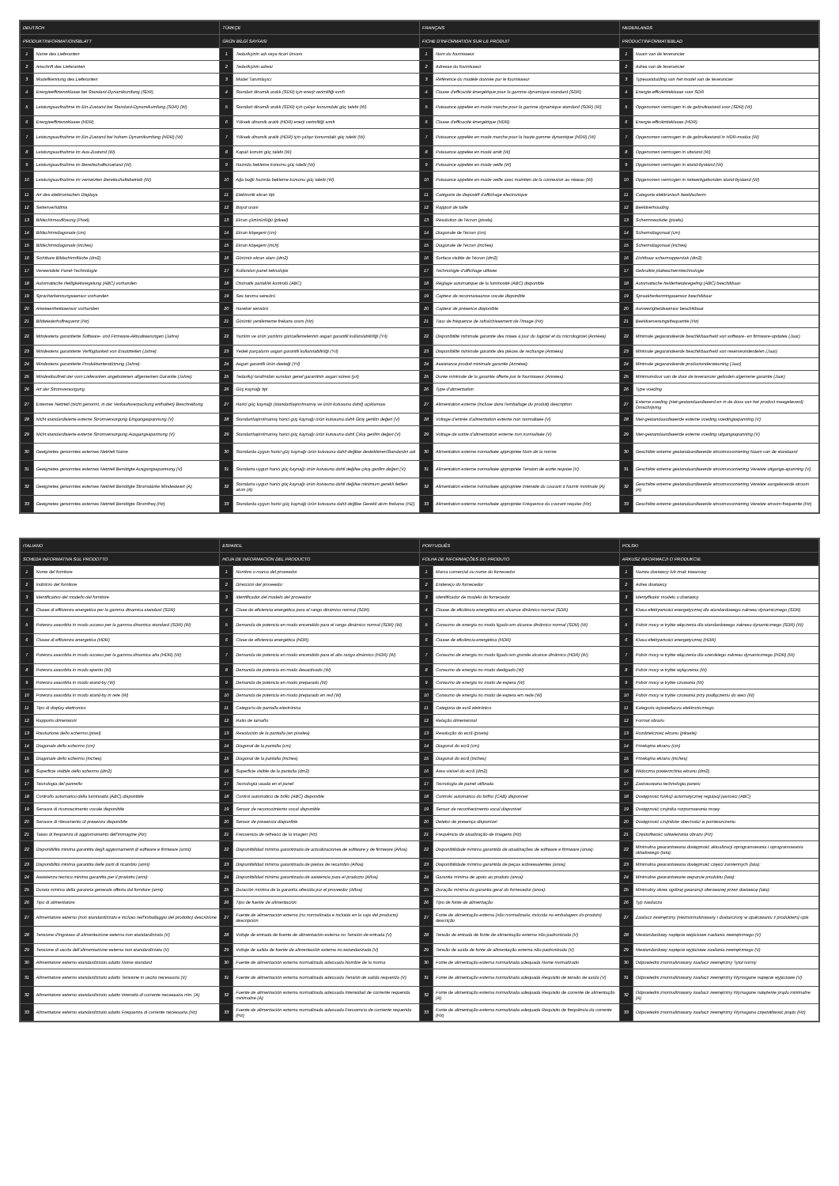| DEUTSCH | | TÜRKÇE | | FRANÇAIS | | NEDERLANDS | |
| --- | --- | --- | --- | --- | --- | --- | --- |
| PRODUKTINFORMATIONSBLATT | | ÜRÜN BİLGİ SAYFASI | | FICHE D'INFORMATION SUR LE PRODUIT | | PRODUCTINFORMATIEBLAD | |
| 1 | Name des Lieferanten | 1 | Tedarikçinin adı veya ticari ünvanı | 1 | Nom du fournisseur | 1 | Naam van de leverancier |
| 2 | Anschrift des Lieferanten | 2 | Tedarikçinin adresi | 2 | Adresse du fournisseur | 2 | Adres van de leverancier |
| 3 | Modellkennung des Lieferanten | 3 | Model Tanımlayıcı | 3 | Référence du modèle donnée par le fournisseur | 3 | Typeaanduiding van het model van de leverancier |
| 4 | Energieeffizienzklasse bei Standard-Dynamikumfang (SDR) | 4 | Standart dinamik aralık (SDR) için enerji verimliliği sınıfı | 4 | Classe d'efficacité énergétique pour la gamme dynamique standard (SDR) | 4 | Energie-efficiëntieklasse voor SDR |
| 5 | Leistungsaufnahme im Ein-Zustand bei Standard-Dynamikumfang (SDR) (W) | 5 | Standart dinamik aralık (SDR) için çalışır konumdaki güç talebi (W) | 5 | Puissance appelée en mode marche pour la gamme dynamique standard (SDR) (W) | 5 | Opgenomen vermogen in de gebruiksstand voor (SDR) (W) |
| 6 | Energieeffizienzklasse (HDR) | 6 | Yüksek dinamik aralık (HDR) enerji verimliliği sınıfı | 6 | Classe d'efficacité énergétique (HDR) | 6 | Energie-efficiëntieklasse (HDR) |
| 7 | Leistungsaufnahme im Ein-Zustand bei hohem Dynamikumfang (HDR) (W) | 7 | Yüksek dinamik aralık (HDR) için çalışır konumdaki güç talebi (W) | 7 | Puissance appelée en mode marche pour la haute gamme dynamique (HDR) (W) | 7 | Opgenomen vermogen in de gebruiksstand in HDR-modus (W) |
| 8 | Leistungsaufnahme im Aus-Zustand (W) | 8 | Kapalı konum güç talebi (W) | 8 | Puissance appelée en mode arrêt (W) | 8 | Opgenomen vermogen in uitstand (W) |
| 9 | Leistungsaufnahme im Bereitschaftszustand (W) | 9 | Hazırda bekleme konumu güç talebi (W) | 9 | Puissance appelée en mode veille (W) | 9 | Opgenomen vermogen in stand-bystand (W) |
| 10 | Leistungsaufnahme im vernetzten Bereitschaftsbetrieb (W) | 10 | Ağa bağlı hazırda bekleme konumu güç talebi (W) | 10 | Puissance appelée en mode veille avec maintien de la connexion au réseau (W) | 10 | Opgenomen vermogen in netwerkgebonden stand-bystand (W) |
| 11 | Art des elektronischen Displays | 11 | Elektronik ekran tipi | 11 | Catégorie de dispositif d'affichage électronique | 11 | Categorie elektronisch beeldscherm |
| 12 | Seitenverhältnis | 12 | Boyut oranı | 12 | Rapport de taille | 12 | Beeldverhouding |
| 13 | Bildschirmauflösung (Pixel) | 13 | Ekran çözünürlüğü (piksel) | 13 | Résolution de l'écran (pixels) | 13 | Schermresolutie (pixels) |
| 14 | Bildschirmdiagonale (cm) | 14 | Ekran köşegeni (cm) | 14 | Diagonale de l'écran (cm) | 14 | Schermdiagonaal (cm) |
| 15 | Bildschirmdiagonale (inches) | 15 | Ekran köşegeni (inch) | 15 | Diagonale de l'écran (inches) | 15 | Schermdiagonaal (inches) |
| 16 | Sichtbare Bildschirmfläche (dm2) | 16 | Görünür ekran alanı (dm2) | 16 | Surface visible de l'écran (dm2) | 16 | Zichtbaar schermoppervlak (dm2) |
| 17 | Verwendete Panel-Technologie | 17 | Kullanılan panel teknolojisi | 17 | Technologie d'affichage utilisée | 17 | Gebruikte platteschermtechnologie |
| 18 | Automatische Helligkeitsregelung (ABC) vorhanden | 18 | Otomatik parlaklık kontrolü (ABC) | 18 | Réglage automatique de la luminosité (ABC) disponible | 18 | Automatische helderheidsregeling (ABC) beschikbaar |
| 19 | Spracherkennungssensor vorhanden | 19 | Ses tanıma sensörü | 19 | Capteur de reconnaissance vocale disponible | 19 | Spraakherkenningssensor beschikbaar |
| 20 | Anwesenheitssensor vorhanden | 20 | Hareket sensörü | 20 | Capteur de présence disponible | 20 | Aanwezigheidssensor beschikbaar |
| 21 | Bildwiederholfrequenz (Hz) | 21 | Görüntü yenilememe frekans oranı (Hz) | 21 | Taux de fréquence de rafraîchissement de l'image (Hz) | 21 | Beeldverversingsfrequentie (Hz) |
| 22 | Mindestens garantierte Software- und Firmware-Aktualisierungen (Jahre) | 22 | Yazılım ve ürün yazılımı güncellemelerinin asgari garantili kullanılabilirliği (Yıl) | 22 | Disponibilité minimale garantie des mises à jour du logiciel et du micrologiciel (Années) | 22 | Minimale gegarandeerde beschikbaarheid van software- en firmware-updates (Jaar) |
| 23 | Mindestens garantierte Verfügbarkeit von Ersatzteilen (Jahre): | 23 | Yedek parçaların asgari garantili kullanılabilirliği (Yıl) | 23 | Disponibilité minimale garantie des pièces de rechange (Années) | 23 | Minimale gegarandeerde beschikbaarheid van reserveonderdelen (Jaar) |
| 24 | Mindestens garantierte Produktunterstützung (Jahre): | 24 | Asgari garantili ürün desteği (Yıl) | 24 | Assistance produit minimale garantie (Années): | 24 | Minimale gegarandeerde productondersteuning (Jaar) |
| 25 | Mindestlaufzeit der vom Lieferanten angebotenen allgemeinen Garantie (Jahre): | 25 | Tedarikçi tarafından sunulan genel garantinin asgari süresi (yıl) | 25 | Durée minimale de la garantie offerte par le fournisseur (Années): | 25 | Minimumduur van de door de leverancier geboden algemene garantie (Jaar) |
| 26 | Art der Stromversorgung | 26 | Güç kaynağı tipi | 26 | Type d'alimentation | 26 | Type voeding |
| 27 | Externes Netzteil (nicht genormt, in der Verkaufsverpackung enthalten) Beschreibung | 27 | Harici güç kaynağı (standartlaştırılmamış ve ürün kutusuna dahil) açıklaması | 27 | Alimentation externe (incluse dans l'emballage du produit) description | 27 | Externe voeding (niet-gestandaardiseerd en in de doos van het product meegeleverd) Omschrijving |
| 28 | Nicht standardisierte externe Stromversorgung Eingangsspannung (V) | 28 | Standartlaştırılmamış harici güç kaynağı ürün kutusuna dahil Giriş gerilim değeri (V) | 28 | Voltage d'entrée d'alimentation externe non normalisée (V) | 28 | Niet-gestandaardiseerde externe voeding voedingsspanning (V) |
| 29 | Nicht standardisierte externe Stromversorgung Ausgangsspannung (V) | 29 | Standartlaştırılmamış harici güç kaynağı ürün kutusuna dahil Çıkış gerilim değeri (V) | 29 | Voltage de sortie d'alimentation externe non normalisée (V) | 29 | Niet-gestandaardiseerde externe voeding uitgangsspanning (V) |
| 30 | Geeignetes genormtes externes Netzteil Name | 30 | Standarda uygun harici güç kaynağı ürün kutusuna dahil değilse desteklenenStandardın adı | 30 | Alimentation externe normalisée appropriée Nom de la norme | 30 | Geschikte externe gestandaardiseerde stroomvoorziening Naam van de standaard |
| 31 | Geeignetes genormtes externes Netzteil Benötigte Ausgangsspannung (V) | 31 | Standarta uygun harici güç kaynağı ürün kutusuna dahil değilse çıkış gerilim değeri (V) | 31 | Alimentation externe normalisée appropriée Tension de sortie requise (V) | 31 | Geschikte externe gestandaardiseerde stroomvoorziening Vereiste uitgangs-spanning (V) |
| 32 | Geeignetes genormtes externes Netzteil Benötigte Stromstärke Mindestwert (A) | 32 | Standarta uygun harici güç kaynağı ürün kutusuna dahil değilse minimum gerekli iletilen akım (A) | 32 | Alimentation externe normalisée appropriée Intensité du courant à fournir minimale (A) | 32 | Geschikte externe gestandaardiseerde stroomvoorziening Vereiste aangeleverde stroom (A) |
| 33 | Geeignetes genormtes externes Netzteil Benötigte Stromfreq (Hz) | 33 | Standarda uygun harici güç kaynağı ürün kutusuna dahil değilse Gerekli akım frekansı (HZ) | 33 | Alimentation externe normalisée appropriée Fréquence du courant requise (Hz) | 33 | Geschikte externe gestandaardiseerde stroomvoorziening Vereiste stroom-frequentie (Hz) |
| ITALIANO | | ESPAñOL | | PORTUGUÊS | | POLSKI | |
| --- | --- | --- | --- | --- | --- | --- | --- |
| SCHEDA INFORMATIVA SUL PRODOTTO | | HOJA DE INFORMACIÓN DEL PRODUCTO | | FOLHA DE INFORMAÇÕES DO PRODUTO | | ARKUSZ INFORMACJI O PRODUKCIE. | |
| 1 | Nome del fornitore | 1 | Nombre o marca del proveedor | 1 | Marca comercial ou nome do fornecedor | 1 | Nazwa dostawcy lub znak towarowy |
| 2 | Indirizzo del fornitore | 2 | Dirección del proveedor | 2 | Endereço do fornecedor | 2 | Adres dostawcy |
| 3 | Identificativo del modello del fornitore | 3 | Identificador del modelo del proveedor | 3 | Identificador de modelo do fornecedor | 3 | Identyfikator modelu u dostawcy |
| 4 | Classe di efficienza energetica per la gamma dinamica standard (SDR) | 4 | Clase de eficiencia energética para el rango dinámico normal (SDR) | 4 | Classe de eficiência energética em alcance dinâmico normal (SDR) | 4 | Klasa efektywności energetycznej dla standardowego zakresu dynamicznego (SDR) |
| 5 | Potenza assorbita in modo acceso per la gamma dinamica standard (SDR) (W) | 5 | Demanda de potencia en modo encendido para el rango dinámico normal (SDR) (W) | 5 | Consumo de energia no modo ligado em alcance dinâmico normal (SDR) (W) | 5 | Pobór mocy w trybie włączenia dla standardowego zakresu dynamicznego (SDR) (W) |
| 6 | Classe di efficienza energetica (HDR) | 6 | Clase de eficiencia energética (HDR) | 6 | Classe de eficiência energética (HDR) | 6 | Klasa efektywności energetycznej (HDR) |
| 7 | Potenza assorbita in modo acceso per la gamma dinamica alta (HDR) (W) | 7 | Demanda de potencia en modo encendido para el alto rango dinámico (HDR) (W) | 7 | Consumo de energia no modo ligado em grande alcance dinâmico (HDR) (W) | 7 | Pobór mocy w trybie włączenia dla szerokiego zakresu dynamicznego (HDR) (W) |
| 8 | Potenza assorbita in modo spento (W) | 8 | Demanda de potencia en modo desactivado (W) | 8 | Consumo de energia no modo desligado (W) | 8 | Pobór mocy w trybie wyłączenia (W) |
| 9 | Potenza assorbita in modo stand-by (W) | 9 | Demanda de potencia en modo preparado (W) | 9 | Consumo de energia no modo de espera (W) | 9 | Pobór mocy w trybie czuwania (W) |
| 10 | Potenza assorbita in modo stand-by in rete (W) | 10 | Demanda de potencia en modo preparado en red (W) | 10 | Consumo de energia no modo de espera em rede (W) | 10 | Pobór mocy w trybie czuwania przy podłączeniu do sieci (W) |
| 11 | Tipo di display elettronico | 11 | Categoría de pantalla electrónica | 11 | Categoria de ecrã eletrónico | 11 | Kategoria wyświetlacza elektronicznego |
| 12 | Rapporto dimensioni | 12 | Ratio de tamaño | 12 | Relação dimensional | 12 | Format obrazu |
| 13 | Risoluzione dello schermo (pixel) | 13 | Resolución de la pantalla (en píxeles) | 13 | Resolução do ecrã (píxeis) | 13 | Rozdzielczość ekranu (piksele) |
| 14 | Diagonale dello schermo (cm) | 14 | Diagonal de la pantalla (cm) | 14 | Diagonal do ecrã (cm) | 14 | Przekątna ekranu (cm) |
| 15 | Diagonale dello schermo (inches) | 15 | Diagonal de la pantalla (inches) | 15 | Diagonal do ecrã (inches) | 15 | Przekątna ekranu (inches) |
| 16 | Superficie visibile dello schermo (dm2) | 16 | Superficie visible de la pantalla (dm2) | 16 | Área visível do ecrã (dm2) | 16 | Widoczna powierzchnia ekranu (dm2) |
| 17 | Tecnologia del pannello | 17 | Tecnología usada en el panel | 17 | Tecnologia de painel utilizada | 17 | Zastosowana technologia panelu |
| 18 | Controllo automatico della luminosità (ABC) disponibile | 18 | Control automático de brillo (ABC) disponible | 18 | Controlo automático do brilho (CAB) disponível | 18 | Dostępność funkcji automatycznej regulacji jasności (ABC) |
| 19 | Sensore di riconoscimento vocale disponibile | 19 | Sensor de reconocimiento vocal disponible | 19 | Sensor de reconhecimento vocal disponível | 19 | Dostępność czujnika rozpoznawania mowy |
| 20 | Sensore di rilevamento di presenza disponibile | 20 | Sensor de presencia disponible | 20 | Detetor de presença disponível | 20 | Dostępność czujników obecności w pomieszczeniu |
| 21 | Tasso di frequenza di aggiornamento dell'immagine (Hz) | 21 | Frecuencia de refresco de la imagen (Hz) | 21 | Frequência de atualização de imagens (Hz) | 21 | Częstotliwość odświeżania obrazu (Hz) |
| 22 | Disponibilità minima garantita degli aggiornamenti di software e firmware (anni): | 22 | Disponibilidad mínima garantizada de actualizaciones de software y de firmware (Años) | 22 | Disponibilidade mínima garantida de atualizações de software e firmware (anos): | 22 | Minimalna gwarantowana dostępność aktualizacji oprogramowania i oprogramowania układowego (lata): |
| 23 | Disponibilità minima garantita delle parti di ricambio (anni): | 23 | Disponibilidad mínima garantizada de piezas de recambio (Años) | 23 | Disponibilidade mínima garantida de peças sobressalentes (anos): | 23 | Minimalna gwarantowana dostępność części zamiennych (lata): |
| 24 | Assistenza tecnica minima garantita per il prodotto (anni): | 24 | Disponibilidad mínima garantizada de asistencia para el producto (Años) | 24 | Garantia mínima de apoio ao produto (anos): | 24 | Minimalne gwarantowane wsparcie produktu (lata): |
| 25 | Durata minima della garanzia generale offerta dal fornitore (anni): | 25 | Duración mínima de la garantía ofrecida por el proveedor (Años) | 25 | Duração mínima da garantia geral do fornecedor (anos): | 25 | Minimalny okres ogólnej gwarancji oferowanej przez dostawcę (lata): |
| 26 | Tipo di alimentatore | 26 | Tipo de fuente de alimentación: | 26 | Tipo de fonte de alimentação | 26 | Typ zasilacza |
| 27 | Alimentatore esterno (non standardizzato e incluso nell'imballaggio del prodotto) descrizione | 27 | Fuente de alimentación externa (no normalizada e incluida en la caja del producto) descripción | 27 | Fonte de alimentação externa (não normalizada; incluída na embalagem do produto) descrição | 27 | Zasilacz zewnętrzny (nieznormalizowany i dostarczony w opakowaniu z produktem) opis |
| 28 | Tensione d'ingresso di alimentazione esterna non standardizzata (V) | 28 | Voltaje de entrada de fuente de alimentación externa no Tensión de entrada (V) | 28 | Tensão de entrada de fonte de alimentação externa não padronizada (V) | 28 | Niestandardowy napięcie wejściowe zasilania zewnętrznego (V) |
| 29 | Tensione di uscita dell'alimentazione esterna non standardizzata (V) | 29 | Voltaje de salida de fuente de alimentación externa no estandarizada (V) | 29 | Tensão de saída de fonte de alimentação externa não padronizada (V) | 29 | Niestandardowy napięcie wyjściowe zasilania zewnętrznego (V) |
| 30 | Alimentatore esterno standardizzato adatto Nome standard | 30 | Fuente de alimentación externa normalizada adecuada Nombre de la norma | 30 | Fonte de alimentação externa normalizada adequada Nome normalizado | 30 | Odpowiedni znormalizowany zasilacz zewnętrzny Tytuł normy |
| 31 | Alimentatore esterno standardizzato adatto Tensione in uscita necessaria (V) | 31 | Fuente de alimentación externa normalizada adecuada Tensión de salida requerida (V) | 31 | Fonte de alimentação externa normalizada adequada Requisito de tensão de saída (V) | 31 | Odpowiedni znormalizowany zasilacz zewnętrzny Wymagane napięcie wyjściowe (V) |
| 32 | Alimentatore esterno standardizzato adatto Intensità di corrente necessaria min. (A) | 32 | Fuente de alimentación externa normalizada adecuada Intensidad de corriente requerida minimalne (A) | 32 | Fonte de alimentação externa normalizada adequada Requisito de corrente de alimentação (A) | 32 | Odpowiedni znormalizowany zasilacz zewnętrzny Wymagane natężenie prądu minimalne (A) |
| 33 | Alimentatore esterno standardizzato adatto Frequenza di corrente necessaria (Hz) | 33 | Fuente de alimentación externa normalizada adecuada Frecuencia de corriente requerida (Hz) | 33 | Fonte de alimentação externa normalizada adequada Requisito de frequência da corrente (Hz) | 33 | Odpowiedni znormalizowany zasilacz zewnętrzny Wymagana częstotliwość prądu (Hz) |